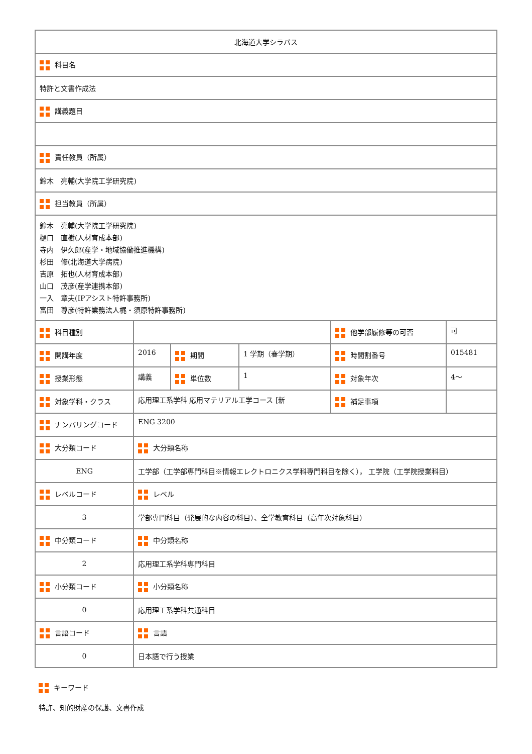| 北海道大学シラバス | | | | | |
| 科目名 | | | | | |
| 特許と文書作成法 | | | | | |
| 講義題目 | | | | | |
| 責任教員（所属） | | | | | |
| 鈴木 亮輔(大学院工学研究院) | | | | | |
| 担当教員（所属） | | | | | |
| 鈴木 亮輔(大学院工学研究院) 樋口 直樹(人材育成本部) 寺内 伊久郎(産学・地域協働推進機構) 杉田 修(北海道大学病院) 吉原 拓也(人材育成本部) 山口 茂彦(産学連携本部) 一入 章夫(IPアシスト特許事務所) 富田 尊彦(特許業務法人梶・須原特許事務所) | | | | | |
| 科目種別 | | | | 他学部履修等の可否 | 可 |
| 開講年度 | 2016 | 期間 | 1 学期（春学期） | 時間割番号 | 015481 |
| 授業形態 | 講義 | 単位数 | 1 | 対象年次 | 4〜 |
| 対象学科・クラス | 応用理工系学科 応用マテリアル工学コース [新 | | | 補足事項 | |
| ナンバリングコード | ENG 3200 | | | | |
| 大分類コード | 大分類名称 | | | | |
| ENG | 工学部（工学部専門科目※情報エレクトロニクス学科専門科目を除く）， 工学院（工学院授業科目） | | | | |
| レベルコード | レベル | | | | |
| 3 | 学部専門科目（発展的な内容の科目）、全学教育科目（高年次対象科目） | | | | |
| 中分類コード | 中分類名称 | | | | |
| 2 | 応用理工系学科専門科目 | | | | |
| 小分類コード | 小分類名称 | | | | |
| 0 | 応用理工系学科共通科目 | | | | |
| 言語コード | 言語 | | | | |
| 0 | 日本語で行う授業 | | | | |
キーワード
特許、知的財産の保護、文書作成